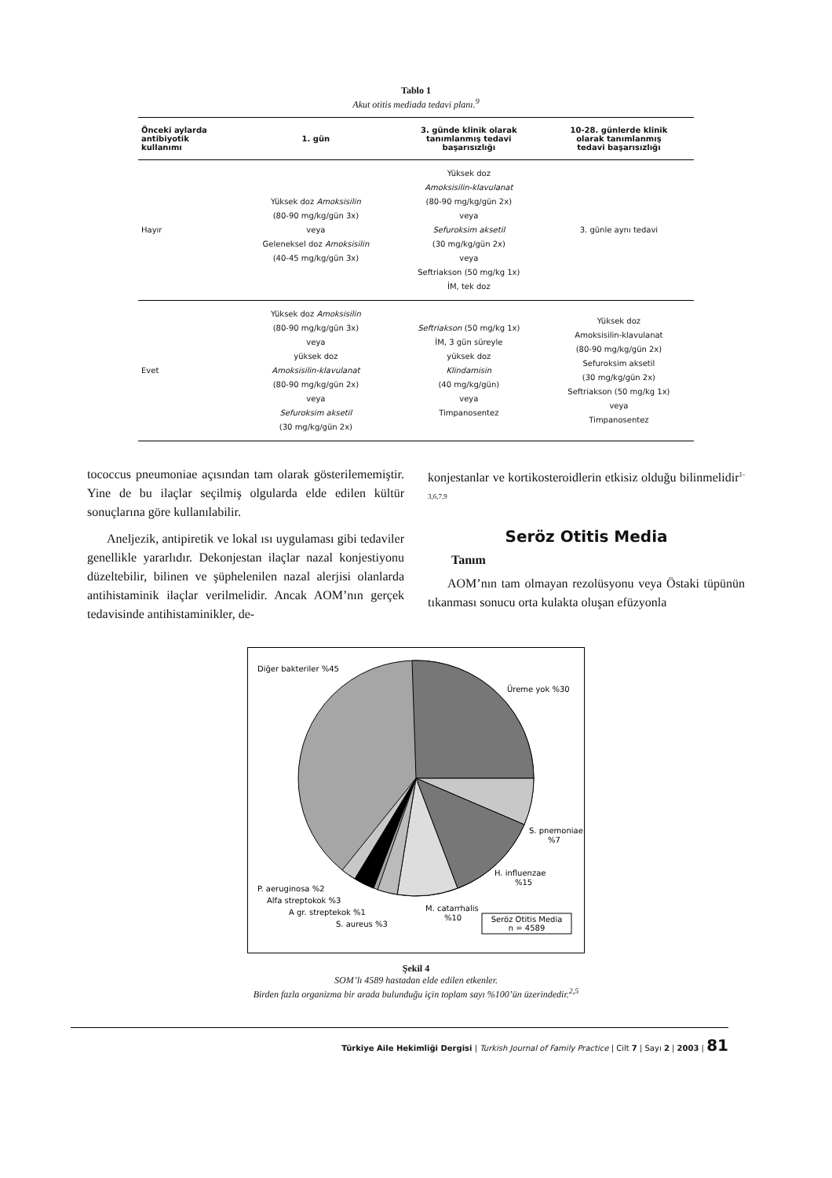Tablo 1
Akut otitis mediada tedavi planı.<sup>9</sup>
| Önceki aylarda antibiyotik kullanımı | 1. gün | 3. günde klinik olarak tanımlanmış tedavi başarısızlığı | 10-28. günlerde klinik olarak tanımlanmış tedavi başarısızlığı |
| --- | --- | --- | --- |
| Hayır | Yüksek doz Amoksisilin (80-90 mg/kg/gün 3x) veya Geleneksel doz Amoksisilin (40-45 mg/kg/gün 3x) | Yüksek doz Amoksisilin-klavulanat (80-90 mg/kg/gün 2x) veya Sefuroksim aksetil (30 mg/kg/gün 2x) veya Seftriakson (50 mg/kg 1x) İM, tek doz | 3. günle aynı tedavi |
| Evet | Yüksek doz Amoksisilin (80-90 mg/kg/gün 3x) veya yüksek doz Amoksisilin-klavulanat (80-90 mg/kg/gün 2x) veya Sefuroksim aksetil (30 mg/kg/gün 2x) | Seftriakson (50 mg/kg 1x) İM, 3 gün süreyle yüksek doz Klindamisin (40 mg/kg/gün) veya Timpanosentez | Yüksek doz Amoksisilin-klavulanat (80-90 mg/kg/gün 2x) Sefuroksim aksetil (30 mg/kg/gün 2x) Seftriakson (50 mg/kg 1x) veya Timpanosentez |
tococcus pneumoniae açısından tam olarak gösterilememiştir. Yine de bu ilaçlar seçilmiş olgularda elde edilen kültür sonuçlarına göre kullanılabilir.
Aneljezik, antipiretik ve lokal ısı uygulaması gibi tedaviler genellikle yararlıdır. Dekonjestan ilaçlar nazal konjestiyonu düzeltebilir, bilinen ve şüphelenilen nazal alerjisi olanlarda antihistaminik ilaçlar verilmelidir. Ancak AOM’nın gerçek tedavisinde antihistaminikler, de-
konjestanlar ve kortikosteroidlerin etkisiz olduğu bilinmelidir<sup>1-3,6,7,9</sup>
Seröz Otitis Media
Tanım
AOM’nın tam olmayan rezolüsyonu veya Östaki tüpünün tıkanması sonucu orta kulakta oluşan efüzyonla
Diğer bakteriler %45
Üreme yok %30
S. pnemoniae
%7
H. influenzae
%15
M. catarrhalis
%10
P. aeruginosa %2
Alfa streptokok %3
A gr. streptekok %1
S. aureus %3
Seröz Otitis Media
n = 4589
Şekil 4
SOM’lı 4589 hastadan elde edilen etkenler.
Birden fazla organizma bir arada bulunduğu için toplam sayı %100’ün üzerindedir.<sup>2,5</sup>
Türkiye Aile Hekimliği Dergisi | Turkish Journal of Family Practice | Cilt 7 | Sayı 2 | 2003 | 81